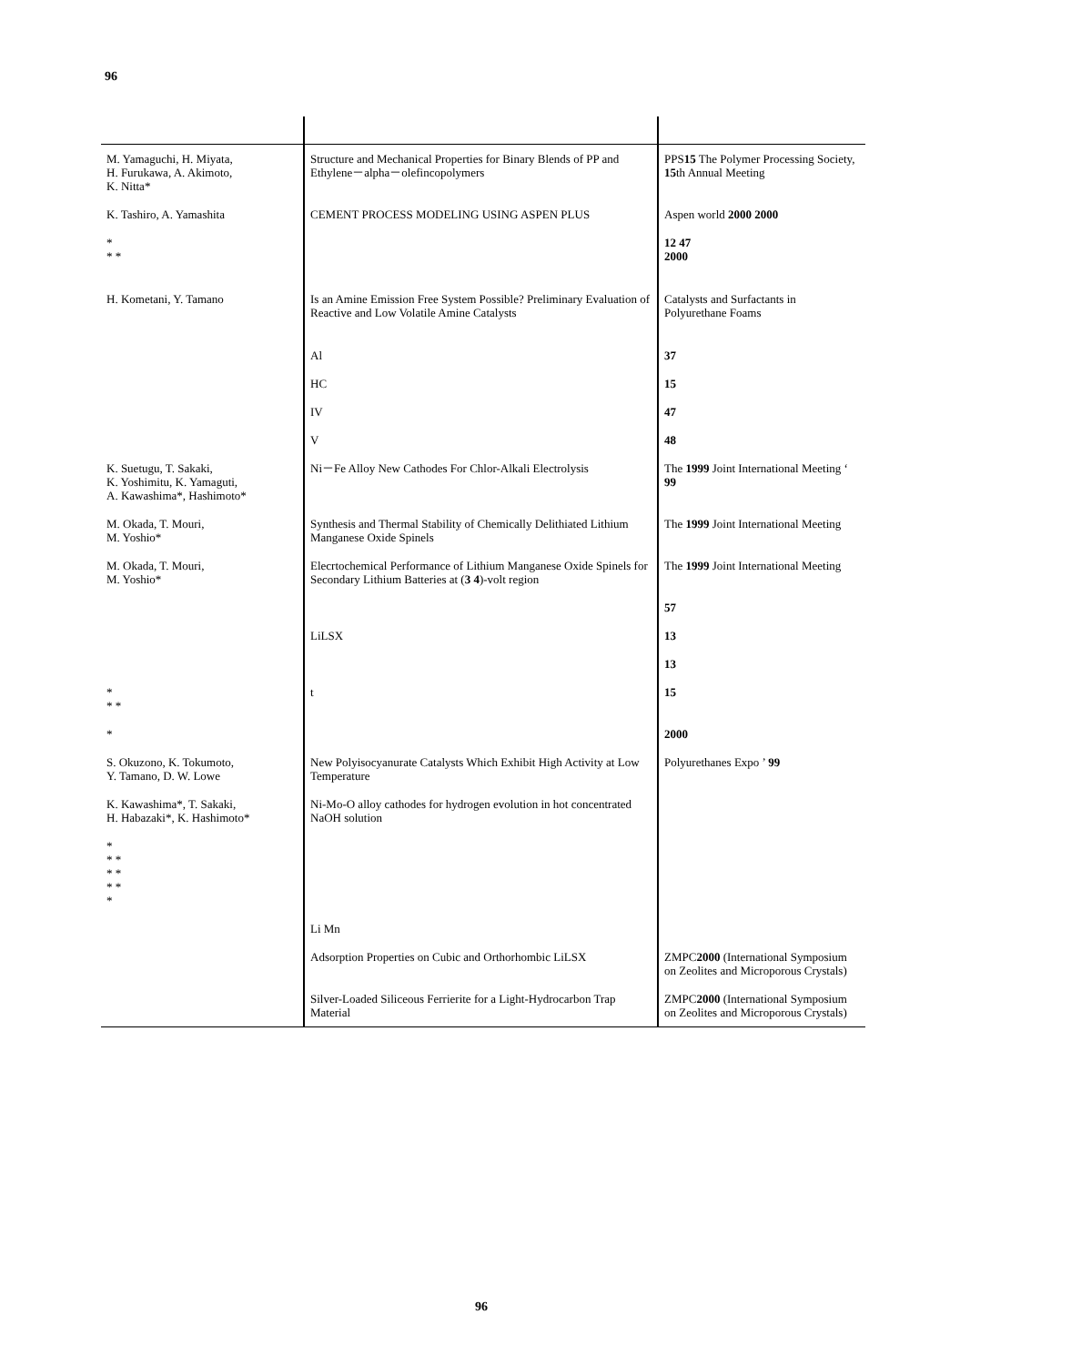96
| M. Yamaguchi, H. Miyata, H. Furukawa, A. Akimoto, K. Nitta* | Structure and Mechanical Properties for Binary Blends of PP and Ethylene－alpha－olefincopolymers | PPS 15 The Polymer Processing Society, 15 th Annual Meeting |
| K. Tashiro, A. Yamashita | CEMENT PROCESS MODELING USING ASPEN PLUS | Aspen world 2000 2000 |
| * * * | | 12 47 2000 |
| H. Kometani, Y. Tamano | Is an Amine Emission Free System Possible? Preliminary Evaluation of Reactive and Low Volatile Amine Catalysts | Catalysts and Surfactants in Polyurethane Foams |
| | Al | 37 |
| | HC | 15 |
| | IV | 47 |
| | V | 48 |
| K. Suetugu, T. Sakaki, K. Yoshimitu, K. Yamaguti, A. Kawashima*, Hashimoto* | Ni－Fe Alloy New Cathodes For Chlor-Alkali Electrolysis | The 1999 Joint International Meeting ‘ 99 |
| M. Okada, T. Mouri, M. Yoshio* | Synthesis and Thermal Stability of Chemically Delithiated Lithium Manganese Oxide Spinels | The 1999 Joint International Meeting |
| M. Okada, T. Mouri, M. Yoshio* | Elecrtochemical Performance of Lithium Manganese Oxide Spinels for Secondary Lithium Batteries at ( 3 4 )-volt region | The 1999 Joint International Meeting |
| | | 57 |
| | LiLSX | 13 |
| | | 13 |
| * * * | t | 15 |
| * | | 2000 |
| S. Okuzono, K. Tokumoto, Y. Tamano, D. W. Lowe | New Polyisocyanurate Catalysts Which Exhibit High Activity at Low Temperature | Polyurethanes Expo ’ 99 |
| K. Kawashima*, T. Sakaki, H. Habazaki*, K. Hashimoto* | Ni-Mo-O alloy cathodes for hydrogen evolution in hot concentrated NaOH solution | |
| * * * * * * * * | | |
| | Li Mn | |
| | Adsorption Properties on Cubic and Orthorhombic LiLSX | ZMPC 2000 (International Symposium on Zeolites and Microporous Crystals) |
| | Silver-Loaded Siliceous Ferrierite for a Light-Hydrocarbon Trap Material | ZMPC 2000 (International Symposium on Zeolites and Microporous Crystals) |
96